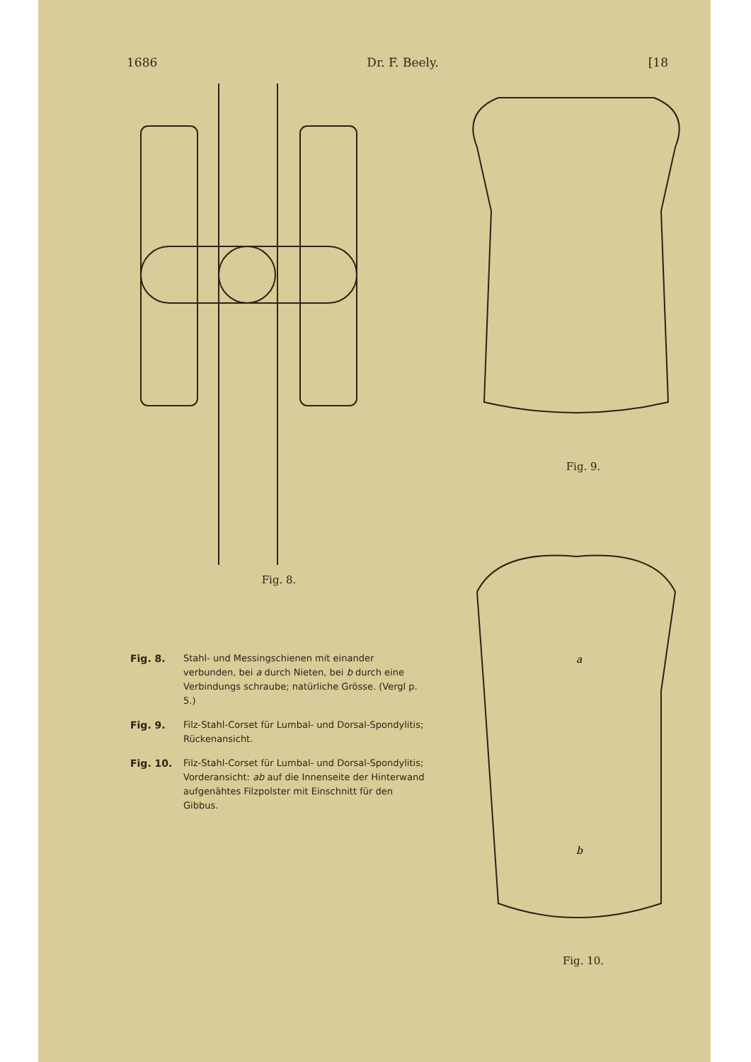1686 Dr. F. Beely. [18
Fig. 8.
Fig. 8. Stahl- und Messingschienen mit einander verbunden, bei a durch Nieten, bei b durch eine Verbindungs schraube; natürliche Grösse. (Vergl p. 5.)
Fig. 9. Filz-Stahl-Corset für Lumbal- und Dorsal-Spondylitis; Rückenansicht.
Fig. 10. Filz-Stahl-Corset für Lumbal- und Dorsal-Spondylitis; Vorderansicht: ab auf die Innenseite der Hinterwand aufgenähtes Filzpolster mit Einschnitt für den Gibbus.
Fig. 9.
a
b
Fig. 10.